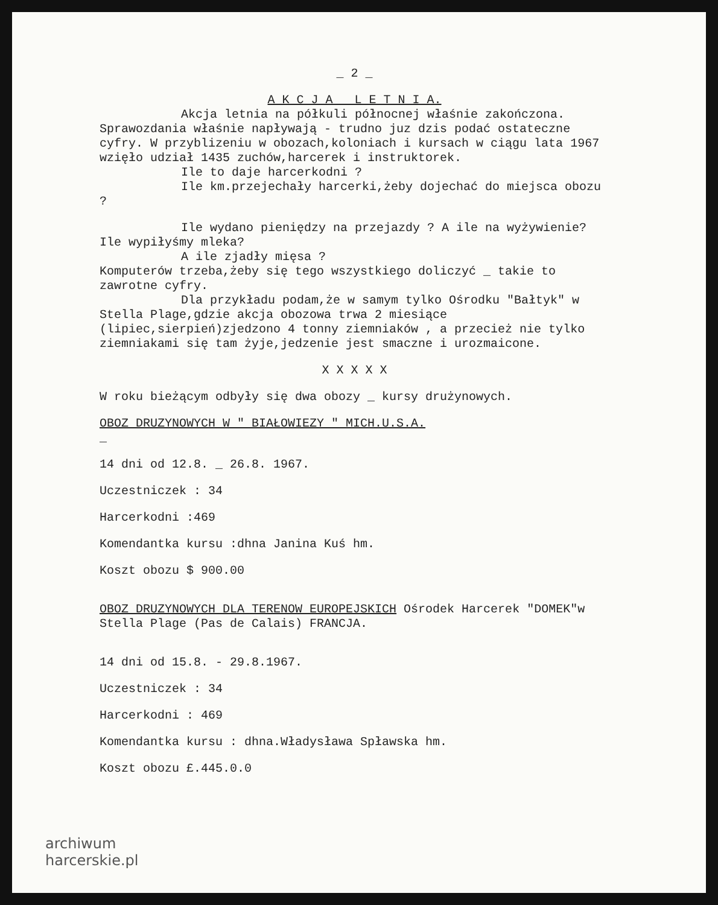_ 2 _
A K C J A L E T N I A.
Akcja letnia na półkuli północnej właśnie zakończona.
Sprawozdania właśnie napływają - trudno juz dzis podać ostateczne cyfry. W przyblizeniu w obozach,koloniach i kursach w ciągu lata 1967 wzięło udział 1435 zuchów,harcerek i instruktorek.
Ile to daje harcerkodni ?
Ile km.przejechały harcerki,żeby dojechać do miejsca obozu ?
Ile wydano pieniędzy na przejazdy ? A ile na wyżywienie? Ile wypiłyśmy mleka?
A ile zjadły mięsa ?
Komputerów trzeba,żeby się tego wszystkiego doliczyć _ takie to zawrotne cyfry.
Dla przykładu podam,że w samym tylko Ośrodku "Bałtyk" w Stella Plage,gdzie akcja obozowa trwa 2 miesiące (lipiec,sierpień)zjedzono 4 tonny ziemniaków , a przecież nie tylko ziemniakami się tam żyje,jedzenie jest smaczne i urozmaicone.
X X X X X
W roku bieżącym odbyły się dwa obozy _ kursy drużynowych.
OBOZ DRUZYNOWYCH W " BIAŁOWIEZY " MICH.U.S.A.
_
14 dni od 12.8. _ 26.8. 1967.
Uczestniczek : 34
Harcerkodni :469
Komendantka kursu :dhna Janina Kuś hm.
Koszt obozu $ 900.00
OBOZ DRUZYNOWYCH DLA TERENOW EUROPEJSKICH Ośrodek Harcerek "DOMEK"w Stella Plage (Pas de Calais) FRANCJA.
14 dni od 15.8. - 29.8.1967.
Uczestniczek : 34
Harcerkodni : 469
Komendantka kursu : dhna.Władysława Spławska hm.
Koszt obozu £.445.0.0
archiwum
harcerskie.pl